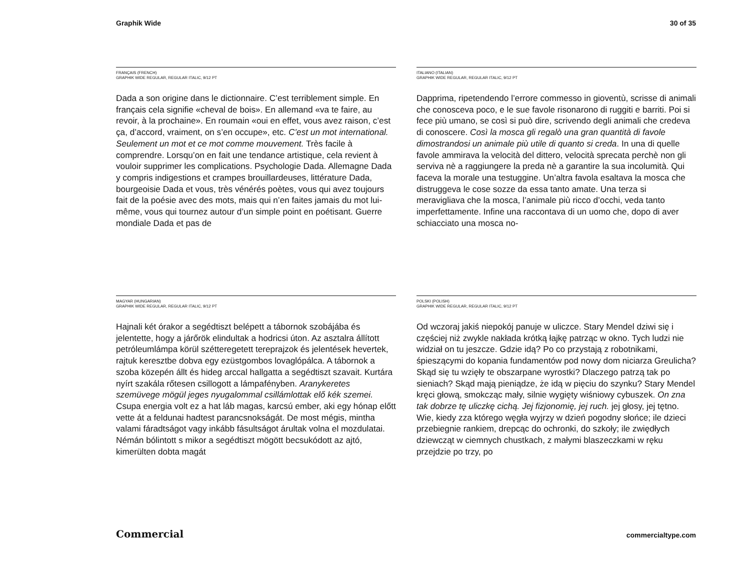Graphik Wide 30 of 35
FRANÇAIS (FRENCH)
GRAPHIK WIDE REGULAR, REGULAR ITALIC, 9/12 PT
Dada a son origine dans le dictionnaire. C’est terrible­ment simple. En français cela signifie «cheval de bois». En allemand «va te faire, au revoir, à la prochaine». En roumain «oui en effet, vous avez raison, c’est ça, d’accord, vraiment, on s’en occupe», etc. C’est un mot international. Seulement un mot et ce mot comme mouvement. Très facile à comprendre. Lorsqu’on en fait une tendance artistique, cela revient à vouloir supprimer les complications. Psychologie Dada. Allemagne Dada y compris indigestions et crampes brouillardeuses, littérature Dada, bourgeoisie Dada et vous, très vénérés poètes, vous qui avez toujours fait de la poésie avec des mots, mais qui n’en faites jamais du mot lui-même, vous qui tournez autour d’un simple point en poétisant. Guerre mondiale Dada et pas de
ITALIANO (ITALIAN)
GRAPHIK WIDE REGULAR, REGULAR ITALIC, 9/12 PT
Dapprima, ripetendendo l’errore commesso in gioventù, scrisse di animali che conosceva poco, e le sue favole risonarono di ruggiti e barriti. Poi si fece più umano, se così si può dire, scrivendo degli animali che credeva di conoscere. Così la mosca gli regalò una gran quantità di favole dimostrandosi un animale più utile di quanto si creda. In una di quelle favole ammirava la velocità del dittero, velocità sprecata perchè non gli serviva nè a raggiungere la preda nè a garantire la sua incolumità. Qui faceva la morale una testuggine. Un’altra favola esaltava la mosca che distruggeva le cose sozze da essa tanto amate. Una terza si meravigliava che la mosca, l’animale più ricco d’occhi, veda tanto imperfettamente. Infine una raccontava di un uomo che, dopo di aver schiacciato una mosca no-
MAGYAR (HUNGARIAN)
GRAPHIK WIDE REGULAR, REGULAR ITALIC, 9/12 PT
Hajnali két órakor a segédtiszt belépett a tábornok szobájába és jelentette, hogy a járőrök elindultak a hodricsi úton. Az asztalra állított petróleumlámpa körül szétteregetett tereprajzok és jelentések hevertek, rajtuk keresztbe dobva egy ezüstgombos lovaglópálca. A tábornok a szoba közepén állt és hideg arccal hallgatta a segédtiszt szavait. Kurtára nyírt szakála rőtesen csillogott a lámpafényben. Aranykeretes szemüvege mögül jeges nyugalommal csillámlottak elő kék szemei. Csupa energia volt ez a hat láb magas, karcsú ember, aki egy hónap előtt vette át a feldunai hadtest parancsnokságát. De most mégis, mintha valami fáradtságot vagy inkább fásultságot árultak volna el mozdulatai. Némán bólintott s mikor a segédtiszt mögött becsukódott az ajtó, kimerülten dobta magát
POLSKI (POLISH)
GRAPHIK WIDE REGULAR, REGULAR ITALIC, 9/12 PT
Od wczoraj jakiś niepokój panuje w uliczce. Stary Mendel dziwi się i częściej niż zwykle nakłada krótką łajkę patrząc w okno. Tych ludzi nie widział on tu jeszcze. Gdzie idą? Po co przystają z robotnikami, śpieszącymi do kopania fundamentów pod nowy dom niciarza Greulicha? Skąd się tu wzięły te obszarpane wyrostki? Dlaczego patrzą tak po sieniach? Skąd mają pieniądze, że idą w pięciu do szynku? Stary Mendel kręci głową, smokcząc mały, silnie wygięty wiśniowy cybuszek. On zna tak dobrze tę uliczkę cichą. Jej fizjonomię, jej ruch. jej głosy, jej tętno. Wie, kiedy zza którego węgła wyjrzy w dzień pogodny słońce; ile dzieci przebiegnie rankiem, drepcąc do ochronki, do szkoły; ile zwiędłych dziewcząt w ciemnych chustkach, z małymi blaszeczkami w ręku przejdzie po trzy, po
Commercial commercialtype.com